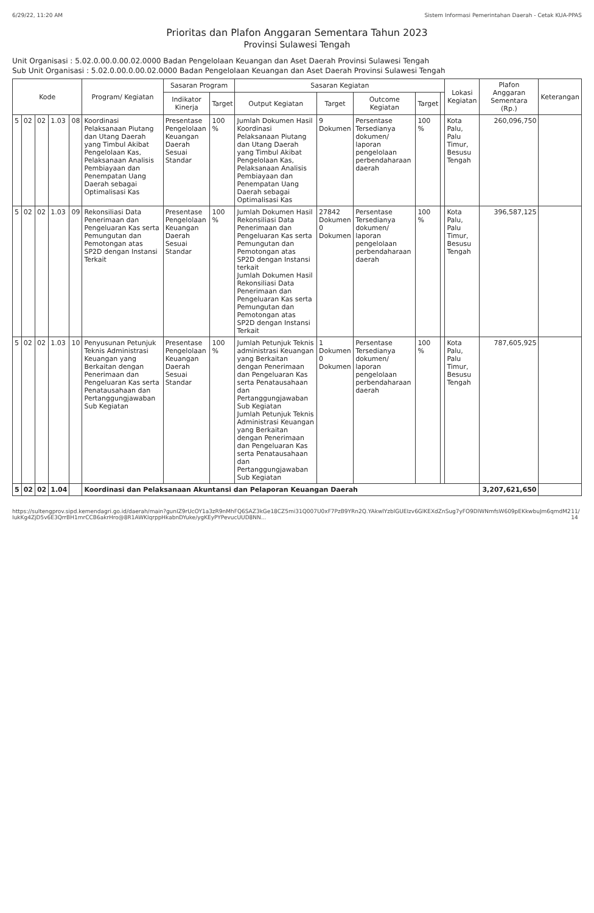6/29/22, 11:20 AM Sistem Informasi Pemerintahan Daerah - Cetak KUA-PPAS
Prioritas dan Plafon Anggaran Sementara Tahun 2023
Provinsi Sulawesi Tengah
Unit Organisasi : 5.02.0.00.0.00.02.0000 Badan Pengelolaan Keuangan dan Aset Daerah Provinsi Sulawesi Tengah
Sub Unit Organisasi : 5.02.0.00.0.00.02.0000 Badan Pengelolaan Keuangan dan Aset Daerah Provinsi Sulawesi Tengah
| Kode | | | | | Program/ Kegiatan | Sasaran Program | | Sasaran Kegiatan | | | | | Lokasi Kegiatan | Plafon Anggaran Sementara (Rp.) | Keterangan |
| --- | --- | --- | --- | --- | --- | --- | --- | --- | --- | --- | --- | --- | --- | --- | --- |
| | | | | | | Indikator Kinerja | Target | Output Kegiatan | Target | Outcome Kegiatan | Target | | | | |
| 5 | 02 | 02 | 1.03 | 08 | Koordinasi Pelaksanaan Piutang dan Utang Daerah yang Timbul Akibat Pengelolaan Kas, Pelaksanaan Analisis Pembiayaan dan Penempatan Uang Daerah sebagai Optimalisasi Kas | Presentase Pengelolaan Keuangan Daerah Sesuai Standar | 100 % | Jumlah Dokumen Hasil Koordinasi Pelaksanaan Piutang dan Utang Daerah yang Timbul Akibat Pengelolaan Kas, Pelaksanaan Analisis Pembiayaan dan Penempatan Uang Daerah sebagai Optimalisasi Kas | 9 Dokumen | Persentase Tersedianya dokumen/ laporan pengelolaan perbendaharaan daerah | 100 % | | Kota Palu, Palu Timur, Besusu Tengah | 260,096,750 | |
| 5 | 02 | 02 | 1.03 | 09 | Rekonsiliasi Data Penerimaan dan Pengeluaran Kas serta Pemungutan dan Pemotongan atas SP2D dengan Instansi Terkait | Presentase Pengelolaan Keuangan Daerah Sesuai Standar | 100 % | Jumlah Dokumen Hasil Rekonsiliasi Data Penerimaan dan Pengeluaran Kas serta Pemungutan dan Pemotongan atas SP2D dengan Instansi terkait Jumlah Dokumen Hasil Rekonsiliasi Data Penerimaan dan Pengeluaran Kas serta Pemungutan dan Pemotongan atas SP2D dengan Instansi Terkait | 27842 Dokumen 0 Dokumen | Persentase Tersedianya dokumen/ laporan pengelolaan perbendaharaan daerah | 100 % | | Kota Palu, Palu Timur, Besusu Tengah | 396,587,125 | |
| 5 | 02 | 02 | 1.03 | 10 | Penyusunan Petunjuk Teknis Administrasi Keuangan yang Berkaitan dengan Penerimaan dan Pengeluaran Kas serta Penatausahaan dan Pertanggungjawaban Sub Kegiatan | Presentase Pengelolaan Keuangan Daerah Sesuai Standar | 100 % | Jumlah Petunjuk Teknis administrasi Keuangan yang Berkaitan dengan Penerimaan dan Pengeluaran Kas serta Penatausahaan dan Pertanggungjawaban Sub Kegiatan Jumlah Petunjuk Teknis Administrasi Keuangan yang Berkaitan dengan Penerimaan dan Pengeluaran Kas serta Penatausahaan dan Pertanggungjawaban Sub Kegiatan | 1 Dokumen 0 Dokumen | Persentase Tersedianya dokumen/ laporan pengelolaan perbendaharaan daerah | 100 % | | Kota Palu, Palu Timur, Besusu Tengah | 787,605,925 | |
| 5 | 02 | 02 | 1.04 | | Koordinasi dan Pelaksanaan Akuntansi dan Pelaporan Keuangan Daerah | | | | | | | | | 3,207,621,650 | |
https://sultengprov.sipd.kemendagri.go.id/daerah/main?gunIZ9rUcOY1a3zR9nMhFQ6SAZ3kGe18CZ5mi31Q007U0xF7PzB9YRn2Q.YAkwlYzblGUEIzv6GlKEXdZnSug7yFO9DlWNmfsW609pEKkwbuJm6qmdM2IukKg4ZjD5v6E3QrrBH1mrCCB6akrHro@8R1AWKlqrppHkabnDYuke/ygKEyPYPevucUUD8NN... 11/14